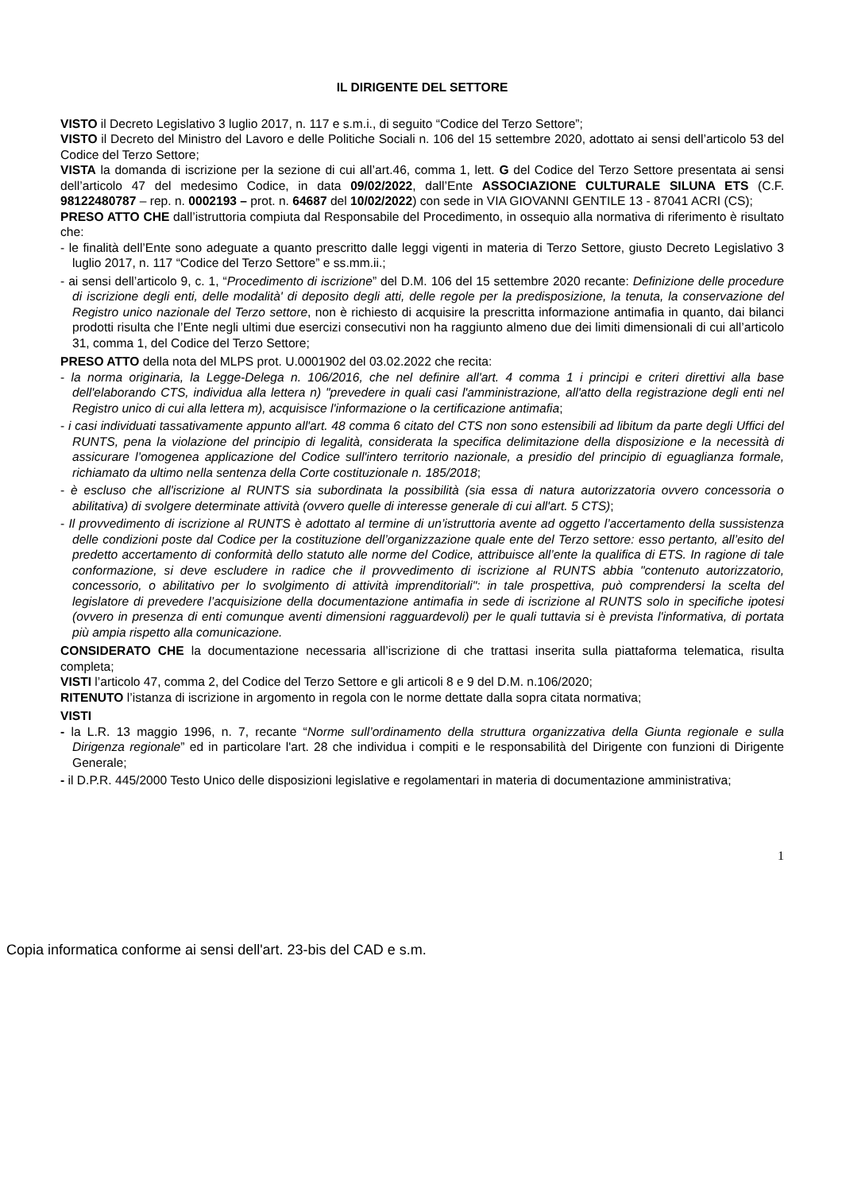IL DIRIGENTE DEL SETTORE
VISTO il Decreto Legislativo 3 luglio 2017, n. 117 e s.m.i., di seguito “Codice del Terzo Settore”;
VISTO il Decreto del Ministro del Lavoro e delle Politiche Sociali n. 106 del 15 settembre 2020, adottato ai sensi dell’articolo 53 del Codice del Terzo Settore;
VISTA la domanda di iscrizione per la sezione di cui all’art.46, comma 1, lett. G del Codice del Terzo Settore presentata ai sensi dell’articolo 47 del medesimo Codice, in data 09/02/2022, dall’Ente ASSOCIAZIONE CULTURALE SILUNA ETS (C.F. 98122480787 – rep. n. 0002193 – prot. n. 64687 del 10/02/2022) con sede in VIA GIOVANNI GENTILE 13 - 87041 ACRI (CS);
PRESO ATTO CHE dall’istruttoria compiuta dal Responsabile del Procedimento, in ossequio alla normativa di riferimento è risultato che:
- le finalità dell’Ente sono adeguate a quanto prescritto dalle leggi vigenti in materia di Terzo Settore, giusto Decreto Legislativo 3 luglio 2017, n. 117 “Codice del Terzo Settore” e ss.mm.ii.;
- ai sensi dell’articolo 9, c. 1, “Procedimento di iscrizione” del D.M. 106 del 15 settembre 2020 recante: Definizione delle procedure di iscrizione degli enti, delle modalità' di deposito degli atti, delle regole per la predisposizione, la tenuta, la conservazione del Registro unico nazionale del Terzo settore, non è richiesto di acquisire la prescritta informazione antimafia in quanto, dai bilanci prodotti risulta che l’Ente negli ultimi due esercizi consecutivi non ha raggiunto almeno due dei limiti dimensionali di cui all’articolo 31, comma 1, del Codice del Terzo Settore;
PRESO ATTO della nota del MLPS prot. U.0001902 del 03.02.2022 che recita:
- la norma originaria, la Legge-Delega n. 106/2016, che nel definire all'art. 4 comma 1 i principi e criteri direttivi alla base dell'elaborando CTS, individua alla lettera n) "prevedere in quali casi l'amministrazione, all'atto della registrazione degli enti nel Registro unico di cui alla lettera m), acquisisce l'informazione o la certificazione antimafia;
- i casi individuati tassativamente appunto all'art. 48 comma 6 citato del CTS non sono estensibili ad libitum da parte degli Uffici del RUNTS, pena la violazione del principio di legalità, considerata la specifica delimitazione della disposizione e la necessità di assicurare l’omogenea applicazione del Codice sull'intero territorio nazionale, a presidio del principio di eguaglianza formale, richiamato da ultimo nella sentenza della Corte costituzionale n. 185/2018;
- è escluso che all'iscrizione al RUNTS sia subordinata la possibilità (sia essa di natura autorizzatoria ovvero concessoria o abilitativa) di svolgere determinate attività (ovvero quelle di interesse generale di cui all'art. 5 CTS);
- Il provvedimento di iscrizione al RUNTS è adottato al termine di un’istruttoria avente ad oggetto l’accertamento della sussistenza delle condizioni poste dal Codice per la costituzione dell’organizzazione quale ente del Terzo settore: esso pertanto, all’esito del predetto accertamento di conformità dello statuto alle norme del Codice, attribuisce all’ente la qualifica di ETS. In ragione di tale conformazione, si deve escludere in radice che il provvedimento di iscrizione al RUNTS abbia "contenuto autorizzatorio, concessorio, o abilitativo per lo svolgimento di attività imprenditoriali": in tale prospettiva, può comprendersi la scelta del legislatore di prevedere l’acquisizione della documentazione antimafia in sede di iscrizione al RUNTS solo in specifiche ipotesi (ovvero in presenza di enti comunque aventi dimensioni ragguardevoli) per le quali tuttavia si è prevista l'informativa, di portata più ampia rispetto alla comunicazione.
CONSIDERATO CHE la documentazione necessaria all’iscrizione di che trattasi inserita sulla piattaforma telematica, risulta completa;
VISTI l’articolo 47, comma 2, del Codice del Terzo Settore e gli articoli 8 e 9 del D.M. n.106/2020;
RITENUTO l’istanza di iscrizione in argomento in regola con le norme dettate dalla sopra citata normativa;
VISTI
- la L.R. 13 maggio 1996, n. 7, recante “Norme sull’ordinamento della struttura organizzativa della Giunta regionale e sulla Dirigenza regionale” ed in particolare l'art. 28 che individua i compiti e le responsabilità del Dirigente con funzioni di Dirigente Generale;
- il D.P.R. 445/2000 Testo Unico delle disposizioni legislative e regolamentari in materia di documentazione amministrativa;
1
Copia informatica conforme ai sensi dell'art. 23-bis del CAD e s.m.